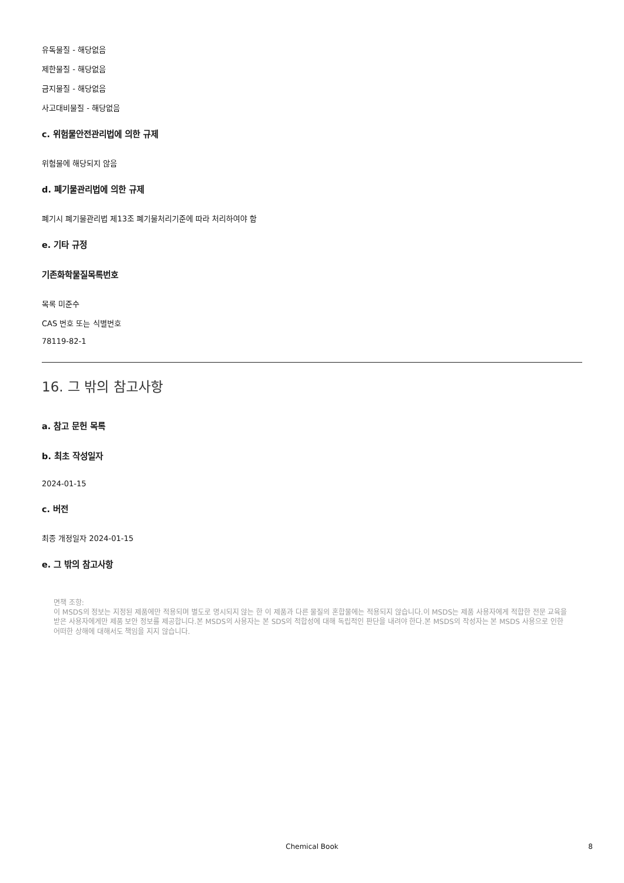유독물질 - 해당없음
제한물질 - 해당없음
금지물질 - 해당없음
사고대비물질 - 해당없음
c. 위험물안전관리법에 의한 규제
위험물에 해당되지 않음
d. 폐기물관리법에 의한 규제
폐기시 폐기물관리법 제13조 폐기물처리기준에 따라 처리하여야 함
e. 기타 규정
기존화학물질목록번호
목록 미준수
CAS 번호 또는 식별번호
78119-82-1
16. 그 밖의 참고사항
a. 참고 문헌 목록
b. 최초 작성일자
2024-01-15
c. 버전
최종 개정일자 2024-01-15
e. 그 밖의 참고사항
면책 조항:
이 MSDS의 정보는 지정된 제품에만 적용되며 별도로 명시되지 않는 한 이 제품과 다른 물질의 혼합물에는 적용되지 않습니다.이 MSDS는 제품 사용자에게 적합한 전문 교육을 받은 사용자에게만 제품 보안 정보를 제공합니다.본 MSDS의 사용자는 본 SDS의 적합성에 대해 독립적인 판단을 내려야 한다.본 MSDS의 작성자는 본 MSDS 사용으로 인한 어떠한 상해에 대해서도 책임을 지지 않습니다.
Chemical Book
8